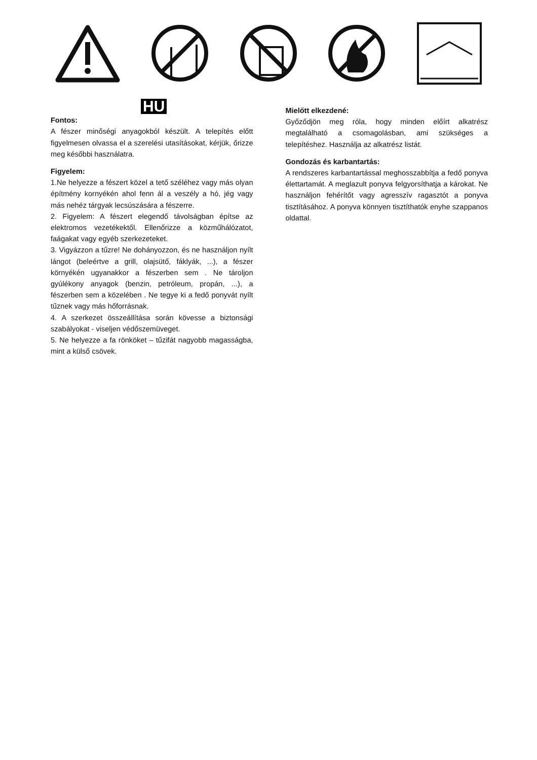HU
Fontos:
A fészer minőségi anyagokból készült. A telepítés előtt figyelmesen olvassa el a szerelési utasításokat, kérjük, őrizze meg későbbi használatra.
Figyelem:
1.Ne helyezze a fészert közel a tető széléhez vagy más olyan építmény kornyékén ahol fenn ál a veszély a hó, jég vagy más nehéz tárgyak lecsúszására a fészerre.
2. Figyelem: A fészert elegendő távolságban építse az elektromos vezetékektől. Ellenőrizze a közműhálózatot, faágakat vagy egyéb szerkezeteket.
3. Vigyázzon a tűzre! Ne dohányozzon, és ne használjon nyílt lángot (beleértve a grill, olajsütő, fáklyák, ...), a fészer környékén ugyanakkor a fészerben sem . Ne tároljon gyúlékony anyagok (benzin, petróleum, propán, ...), a fészerben sem a közelében . Ne tegye ki a fedő ponyvát nyílt tűznek vagy más hőforrásnak.
4. A szerkezet összeállítása során kövesse a biztonsági szabályokat - viseljen védőszemüveget.
5. Ne helyezze a fa rönköket – tűzifát nagyobb magasságba, mint a külső csövek.
Mielőtt elkezdené:
Győződjön meg róla, hogy minden előírt alkatrész megtalálható a csomagolásban, ami szükséges a telepítéshez. Használja az alkatrész listát.
Gondozás és karbantartás:
A rendszeres karbantartással meghosszabbítja a fedő ponyva élettartamát. A meglazult ponyva felgyorsíthatja a károkat. Ne használjon fehérítőt vagy agresszív ragasztót a ponyva tisztításához. A ponyva könnyen tisztíthatók enyhe szappanos oldattal.